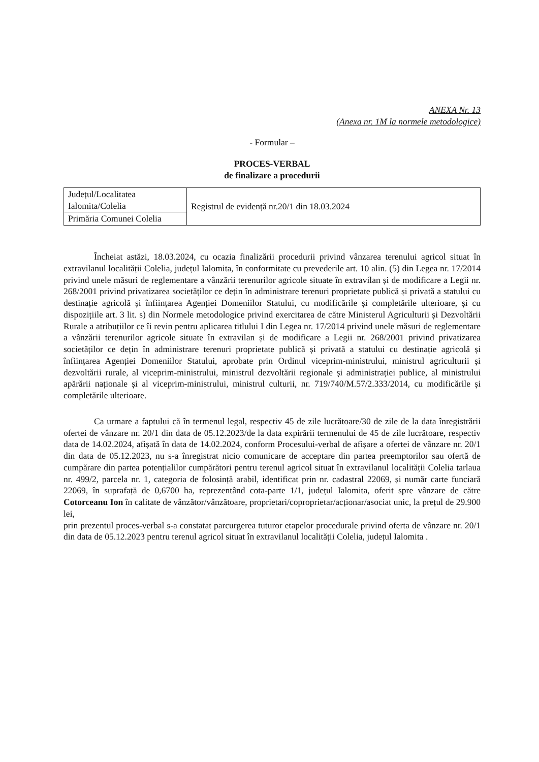ANEXA Nr. 13
(Anexa nr. 1M la normele metodologice)
- Formular –
PROCES-VERBAL
de finalizare a procedurii
| Județul/Localitatea Ialomita/Colelia | Registrul de evidență nr.20/1 din 18.03.2024 |
| Primăria Comunei Colelia | |
Încheiat astăzi, 18.03.2024, cu ocazia finalizării procedurii privind vânzarea terenului agricol situat în extravilanul localității Colelia, județul Ialomita, în conformitate cu prevederile art. 10 alin. (5) din Legea nr. 17/2014 privind unele măsuri de reglementare a vânzării terenurilor agricole situate în extravilan și de modificare a Legii nr. 268/2001 privind privatizarea societăților ce dețin în administrare terenuri proprietate publică și privată a statului cu destinație agricolă și înființarea Agenției Domeniilor Statului, cu modificările și completările ulterioare, și cu dispozițiile art. 3 lit. s) din Normele metodologice privind exercitarea de către Ministerul Agriculturii și Dezvoltării Rurale a atribuțiilor ce îi revin pentru aplicarea titlului I din Legea nr. 17/2014 privind unele măsuri de reglementare a vânzării terenurilor agricole situate în extravilan și de modificare a Legii nr. 268/2001 privind privatizarea societăților ce dețin în administrare terenuri proprietate publică și privată a statului cu destinație agricolă și înființarea Agenției Domeniilor Statului, aprobate prin Ordinul viceprim-ministrului, ministrul agriculturii și dezvoltării rurale, al viceprim-ministrului, ministrul dezvoltării regionale și administrației publice, al ministrului apărării naționale și al viceprim-ministrului, ministrul culturii, nr. 719/740/M.57/2.333/2014, cu modificările și completările ulterioare.
Ca urmare a faptului că în termenul legal, respectiv 45 de zile lucrătoare/30 de zile de la data înregistrării ofertei de vânzare nr. 20/1 din data de 05.12.2023/de la data expirării termenului de 45 de zile lucrătoare, respectiv data de 14.02.2024, afișată în data de 14.02.2024, conform Procesului-verbal de afișare a ofertei de vânzare nr. 20/1 din data de 05.12.2023, nu s-a înregistrat nicio comunicare de acceptare din partea preemptorilor sau ofertă de cumpărare din partea potențialilor cumpărători pentru terenul agricol situat în extravilanul localității Colelia tarlaua nr. 499/2, parcela nr. 1, categoria de folosință arabil, identificat prin nr. cadastral 22069, și număr carte funciară 22069, în suprafață de 0,6700 ha, reprezentând cota-parte 1/1, județul Ialomita, oferit spre vânzare de către Cotorceanu Ion în calitate de vânzător/vânzătoare, proprietari/coproprietar/acționar/asociat unic, la prețul de 29.900 lei,
prin prezentul proces-verbal s-a constatat parcurgerea tuturor etapelor procedurale privind oferta de vânzare nr. 20/1 din data de 05.12.2023 pentru terenul agricol situat în extravilanul localității Colelia, județul Ialomita .